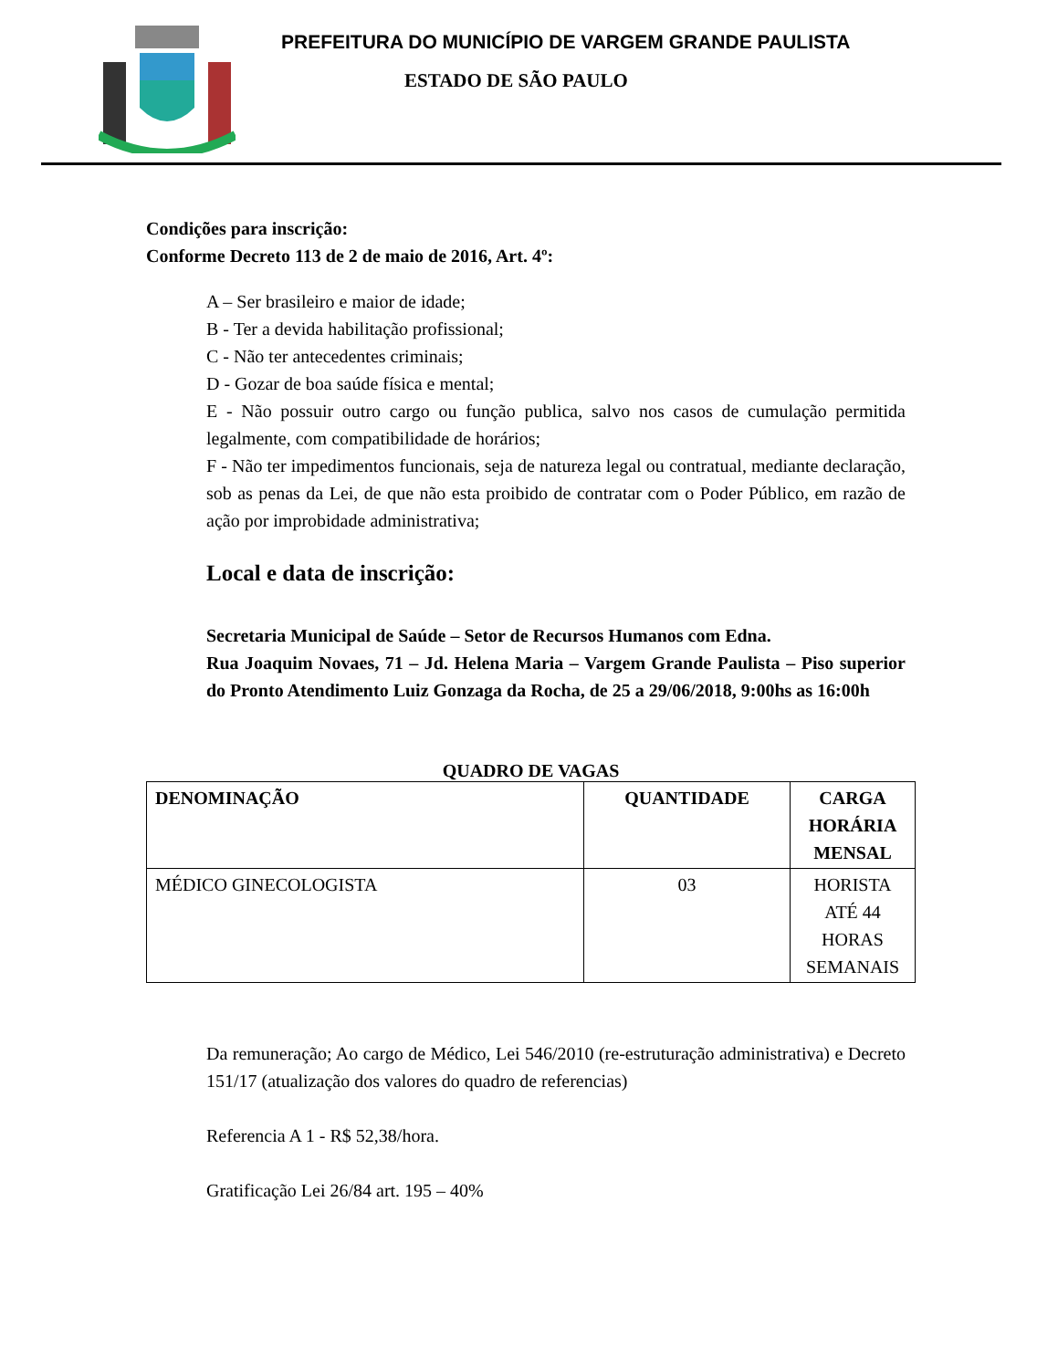PREFEITURA DO MUNICÍPIO DE VARGEM GRANDE PAULISTA
ESTADO DE SÃO PAULO
Condições para inscrição:
Conforme Decreto 113 de 2 de maio de 2016, Art. 4º:
A – Ser brasileiro e maior de idade;
B - Ter a devida habilitação profissional;
C - Não ter antecedentes criminais;
D - Gozar de boa saúde física e mental;
E - Não possuir outro cargo ou função publica, salvo nos casos de cumulação permitida legalmente, com compatibilidade de horários;
F - Não ter impedimentos funcionais, seja de natureza legal ou contratual, mediante declaração, sob as penas da Lei, de que não esta proibido de contratar com o Poder Público, em razão de ação por improbidade administrativa;
Local e data de inscrição:
Secretaria Municipal de Saúde – Setor de Recursos Humanos com Edna.
Rua Joaquim Novaes, 71 – Jd. Helena Maria – Vargem Grande Paulista – Piso superior do Pronto Atendimento Luiz Gonzaga da Rocha, de 25 a 29/06/2018, 9:00hs as 16:00h
QUADRO DE VAGAS
| DENOMINAÇÃO | QUANTIDADE | CARGA HORÁRIA MENSAL |
| --- | --- | --- |
| MÉDICO GINECOLOGISTA | 03 | HORISTA ATÉ 44 HORAS SEMANAIS |
Da remuneração; Ao cargo de Médico, Lei 546/2010 (re-estruturação administrativa) e Decreto 151/17 (atualização dos valores do quadro de referencias)
Referencia A 1 - R$ 52,38/hora.
Gratificação Lei 26/84 art. 195 – 40%